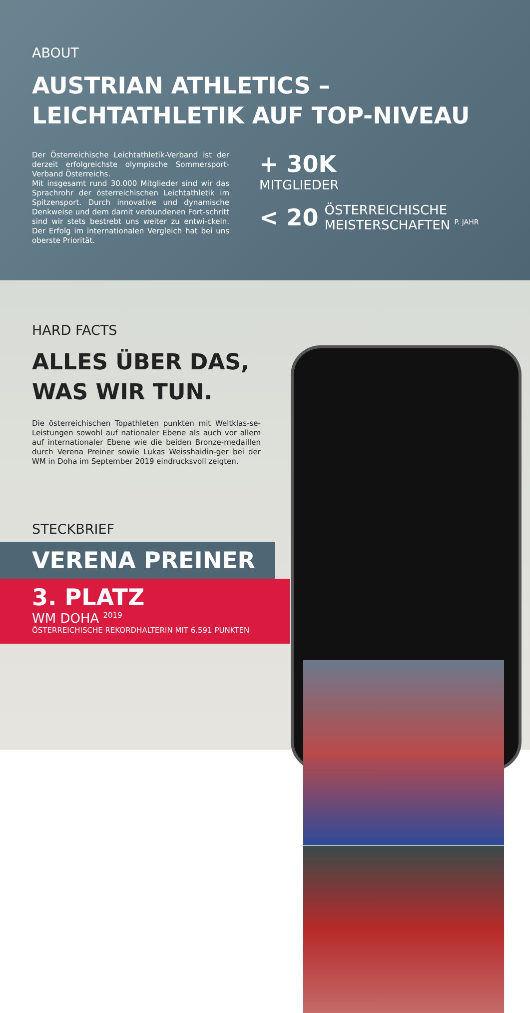ABOUT
AUSTRIAN ATHLETICS –
LEICHTATHLETIK AUF TOP-NIVEAU
Der Österreichische Leichtathletik-Verband ist der derzeit erfolgreichste olympische Sommersport-Verband Österreichs.
Mit insgesamt rund 30.000 Mitglieder sind wir das Sprachrohr der österreichischen Leichtathletik im Spitzensport. Durch innovative und dynamische Denkweise und dem damit verbundenen Fort-schritt sind wir stets bestrebt uns weiter zu entwi-ckeln. Der Erfolg im internationalen Vergleich hat bei uns oberste Priorität.
+ 30K
MITGLIEDER
< 20 ÖSTERREICHISCHE
MEISTERSCHAFTEN <sup>P. JAHR</sup>
HARD FACTS
ALLES ÜBER DAS,
WAS WIR TUN.
Die österreichischen Topathleten punkten mit Weltklas-se-Leistungen sowohl auf nationaler Ebene als auch vor allem auf internationaler Ebene wie die beiden Bronze-medaillen durch Verena Preiner sowie Lukas Weisshaidin-ger bei der WM in Doha im September 2019 eindrucksvoll zeigten.
STECKBRIEF
VERENA PREINER
3. PLATZ
WM DOHA <sup>2019</sup>
ÖSTERREICHISCHE REKORDHALTERIN MIT 6.591 PUNKTEN